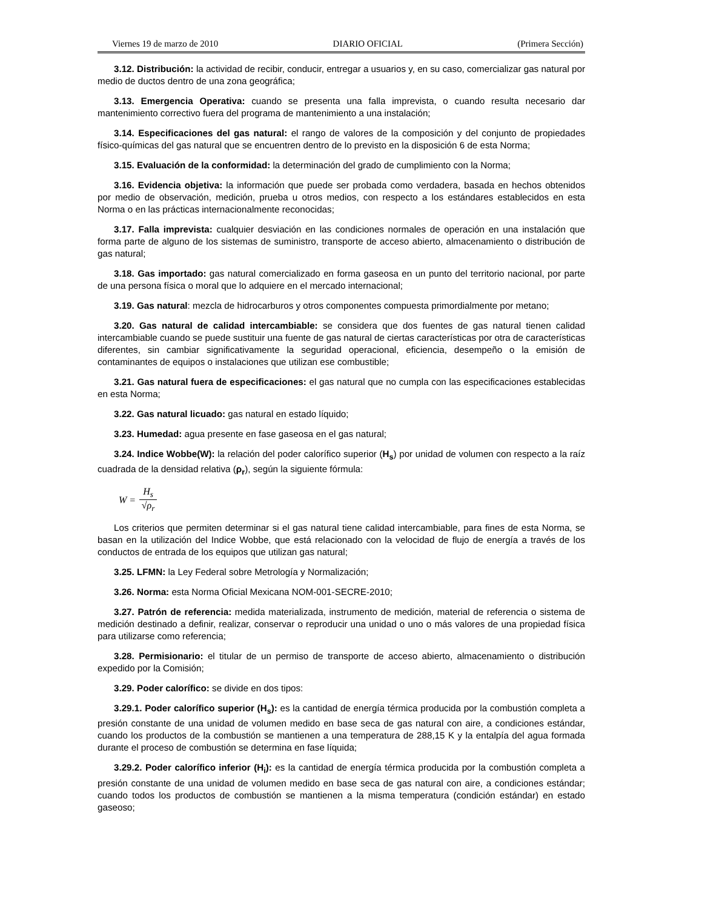Viernes 19 de marzo de 2010 DIARIO OFICIAL (Primera Sección)
3.12. Distribución: la actividad de recibir, conducir, entregar a usuarios y, en su caso, comercializar gas natural por medio de ductos dentro de una zona geográfica;
3.13. Emergencia Operativa: cuando se presenta una falla imprevista, o cuando resulta necesario dar mantenimiento correctivo fuera del programa de mantenimiento a una instalación;
3.14. Especificaciones del gas natural: el rango de valores de la composición y del conjunto de propiedades físico-químicas del gas natural que se encuentren dentro de lo previsto en la disposición 6 de esta Norma;
3.15. Evaluación de la conformidad: la determinación del grado de cumplimiento con la Norma;
3.16. Evidencia objetiva: la información que puede ser probada como verdadera, basada en hechos obtenidos por medio de observación, medición, prueba u otros medios, con respecto a los estándares establecidos en esta Norma o en las prácticas internacionalmente reconocidas;
3.17. Falla imprevista: cualquier desviación en las condiciones normales de operación en una instalación que forma parte de alguno de los sistemas de suministro, transporte de acceso abierto, almacenamiento o distribución de gas natural;
3.18. Gas importado: gas natural comercializado en forma gaseosa en un punto del territorio nacional, por parte de una persona física o moral que lo adquiere en el mercado internacional;
3.19. Gas natural: mezcla de hidrocarburos y otros componentes compuesta primordialmente por metano;
3.20. Gas natural de calidad intercambiable: se considera que dos fuentes de gas natural tienen calidad intercambiable cuando se puede sustituir una fuente de gas natural de ciertas características por otra de características diferentes, sin cambiar significativamente la seguridad operacional, eficiencia, desempeño o la emisión de contaminantes de equipos o instalaciones que utilizan ese combustible;
3.21. Gas natural fuera de especificaciones: el gas natural que no cumpla con las especificaciones establecidas en esta Norma;
3.22. Gas natural licuado: gas natural en estado líquido;
3.23. Humedad: agua presente en fase gaseosa en el gas natural;
3.24. Indice Wobbe(W): la relación del poder calorífico superior (H<sub>s</sub>) por unidad de volumen con respecto a la raíz cuadrada de la densidad relativa (ρ<sub>r</sub>), según la siguiente fórmula:
W = H<sub>s</sub> √ρ<sub>r</sub>
Los criterios que permiten determinar si el gas natural tiene calidad intercambiable, para fines de esta Norma, se basan en la utilización del Indice Wobbe, que está relacionado con la velocidad de flujo de energía a través de los conductos de entrada de los equipos que utilizan gas natural;
3.25. LFMN: la Ley Federal sobre Metrología y Normalización;
3.26. Norma: esta Norma Oficial Mexicana NOM-001-SECRE-2010;
3.27. Patrón de referencia: medida materializada, instrumento de medición, material de referencia o sistema de medición destinado a definir, realizar, conservar o reproducir una unidad o uno o más valores de una propiedad física para utilizarse como referencia;
3.28. Permisionario: el titular de un permiso de transporte de acceso abierto, almacenamiento o distribución expedido por la Comisión;
3.29. Poder calorífico: se divide en dos tipos:
3.29.1. Poder calorífico superior (H<sub>s</sub>): es la cantidad de energía térmica producida por la combustión completa a presión constante de una unidad de volumen medido en base seca de gas natural con aire, a condiciones estándar, cuando los productos de la combustión se mantienen a una temperatura de 288,15 K y la entalpía del agua formada durante el proceso de combustión se determina en fase líquida;
3.29.2. Poder calorífico inferior (H<sub>i</sub>): es la cantidad de energía térmica producida por la combustión completa a presión constante de una unidad de volumen medido en base seca de gas natural con aire, a condiciones estándar; cuando todos los productos de combustión se mantienen a la misma temperatura (condición estándar) en estado gaseoso;